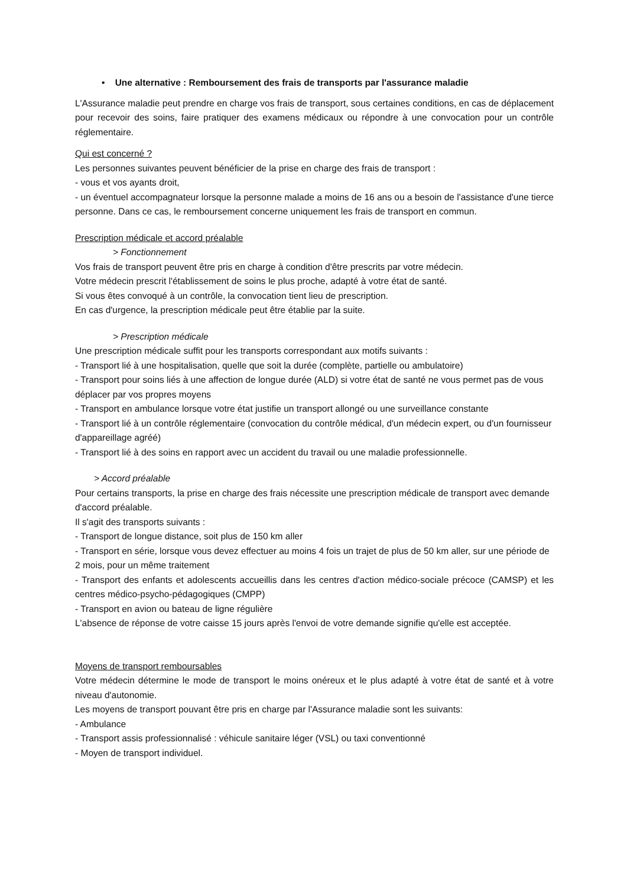• Une alternative : Remboursement des frais de transports par l'assurance maladie
L'Assurance maladie peut prendre en charge vos frais de transport, sous certaines conditions, en cas de déplacement pour recevoir des soins, faire pratiquer des examens médicaux ou répondre à une convocation pour un contrôle réglementaire.
Qui est concerné ?
Les personnes suivantes peuvent bénéficier de la prise en charge des frais de transport :
- vous et vos ayants droit,
- un éventuel accompagnateur lorsque la personne malade a moins de 16 ans ou a besoin de l'assistance d'une tierce personne. Dans ce cas, le remboursement concerne uniquement les frais de transport en commun.
Prescription médicale et accord préalable
> Fonctionnement
Vos frais de transport peuvent être pris en charge à condition d'être prescrits par votre médecin.
Votre médecin prescrit l'établissement de soins le plus proche, adapté à votre état de santé.
Si vous êtes convoqué à un contrôle, la convocation tient lieu de prescription.
En cas d'urgence, la prescription médicale peut être établie par la suite.
> Prescription médicale
Une prescription médicale suffit pour les transports correspondant aux motifs suivants :
- Transport lié à une hospitalisation, quelle que soit la durée (complète, partielle ou ambulatoire)
- Transport pour soins liés à une affection de longue durée (ALD) si votre état de santé ne vous permet pas de vous déplacer par vos propres moyens
- Transport en ambulance lorsque votre état justifie un transport allongé ou une surveillance constante
- Transport lié à un contrôle réglementaire (convocation du contrôle médical, d'un médecin expert, ou d'un fournisseur d'appareillage agréé)
- Transport lié à des soins en rapport avec un accident du travail ou une maladie professionnelle.
> Accord préalable
Pour certains transports, la prise en charge des frais nécessite une prescription médicale de transport avec demande d'accord préalable.
Il s'agit des transports suivants :
- Transport de longue distance, soit plus de 150 km aller
- Transport en série, lorsque vous devez effectuer au moins 4 fois un trajet de plus de 50 km aller, sur une période de 2 mois, pour un même traitement
- Transport des enfants et adolescents accueillis dans les centres d'action médico-sociale précoce (CAMSP) et les centres médico-psycho-pédagogiques (CMPP)
- Transport en avion ou bateau de ligne régulière
L'absence de réponse de votre caisse 15 jours après l'envoi de votre demande signifie qu'elle est acceptée.
Moyens de transport remboursables
Votre médecin détermine le mode de transport le moins onéreux et le plus adapté à votre état de santé et à votre niveau d'autonomie.
Les moyens de transport pouvant être pris en charge par l'Assurance maladie sont les suivants:
- Ambulance
- Transport assis professionnalisé : véhicule sanitaire léger (VSL) ou taxi conventionné
- Moyen de transport individuel.